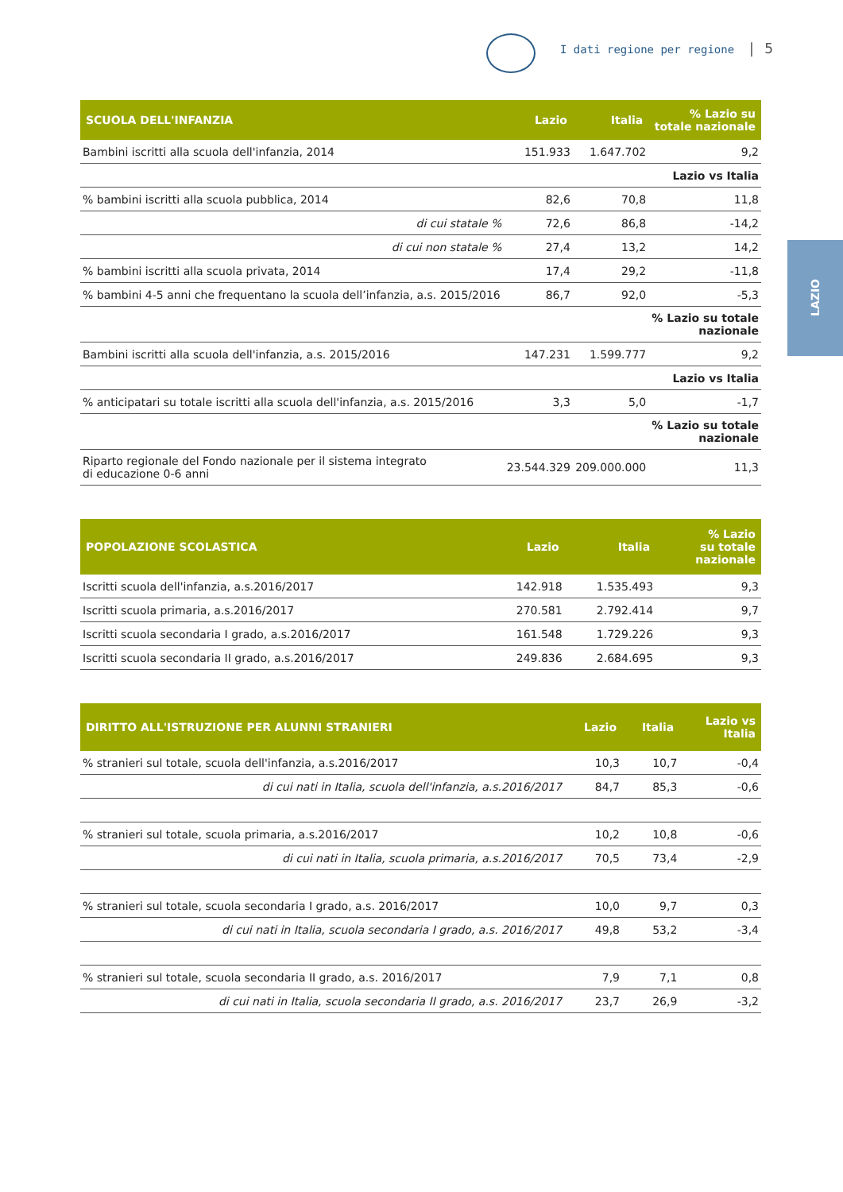I dati regione per regione | 5
LAZIO
| SCUOLA DELL'INFANZIA | Lazio | Italia | % Lazio su totale nazionale |
| --- | --- | --- | --- |
| Bambini iscritti alla scuola dell'infanzia, 2014 | 151.933 | 1.647.702 | 9,2 |
| | | | Lazio vs Italia |
| % bambini iscritti alla scuola pubblica, 2014 | 82,6 | 70,8 | 11,8 |
| di cui statale % | 72,6 | 86,8 | -14,2 |
| di cui non statale % | 27,4 | 13,2 | 14,2 |
| % bambini iscritti alla scuola privata, 2014 | 17,4 | 29,2 | -11,8 |
| % bambini 4-5 anni che frequentano la scuola dell’infanzia, a.s. 2015/2016 | 86,7 | 92,0 | -5,3 |
| | | | % Lazio su totale nazionale |
| Bambini iscritti alla scuola dell'infanzia, a.s. 2015/2016 | 147.231 | 1.599.777 | 9,2 |
| | | | Lazio vs Italia |
| % anticipatari su totale iscritti alla scuola dell'infanzia, a.s. 2015/2016 | 3,3 | 5,0 | -1,7 |
| | | | % Lazio su totale nazionale |
| Riparto regionale del Fondo nazionale per il sistema integrato di educazione 0-6 anni | 23.544.329 | 209.000.000 | 11,3 |
| POPOLAZIONE SCOLASTICA | Lazio | Italia | % Lazio su totale nazionale |
| --- | --- | --- | --- |
| Iscritti scuola dell'infanzia, a.s.2016/2017 | 142.918 | 1.535.493 | 9,3 |
| Iscritti scuola primaria, a.s.2016/2017 | 270.581 | 2.792.414 | 9,7 |
| Iscritti scuola secondaria I grado, a.s.2016/2017 | 161.548 | 1.729.226 | 9,3 |
| Iscritti scuola secondaria II grado, a.s.2016/2017 | 249.836 | 2.684.695 | 9,3 |
| DIRITTO ALL'ISTRUZIONE PER ALUNNI STRANIERI | Lazio | Italia | Lazio vs Italia |
| --- | --- | --- | --- |
| % stranieri sul totale, scuola dell'infanzia, a.s.2016/2017 | 10,3 | 10,7 | -0,4 |
| di cui nati in Italia, scuola dell'infanzia, a.s.2016/2017 | 84,7 | 85,3 | -0,6 |
| % stranieri sul totale, scuola primaria, a.s.2016/2017 | 10,2 | 10,8 | -0,6 |
| di cui nati in Italia, scuola primaria, a.s.2016/2017 | 70,5 | 73,4 | -2,9 |
| % stranieri sul totale, scuola secondaria I grado, a.s. 2016/2017 | 10,0 | 9,7 | 0,3 |
| di cui nati in Italia, scuola secondaria I grado, a.s. 2016/2017 | 49,8 | 53,2 | -3,4 |
| % stranieri sul totale, scuola secondaria II grado, a.s. 2016/2017 | 7,9 | 7,1 | 0,8 |
| di cui nati in Italia, scuola secondaria II grado, a.s. 2016/2017 | 23,7 | 26,9 | -3,2 |